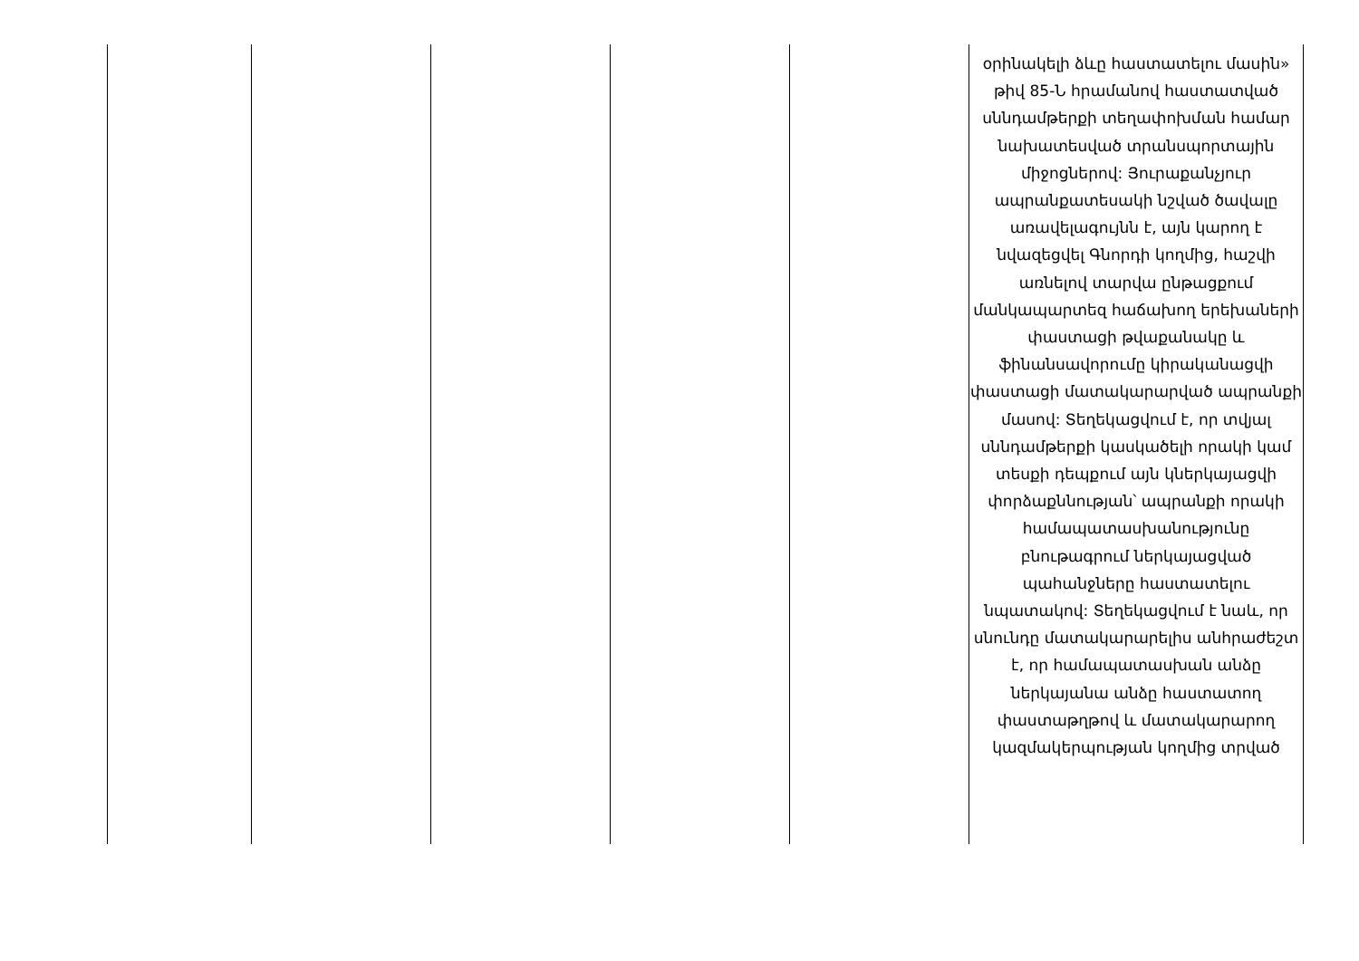| | | | | | օրինակելի ձևը հաստատելու մասին» թիվ 85-Ն հրամանով հաստատված սննդամթերքի տեղափոխման համար նախատեսված տրանսպորտային միջոցներով: Յուրաքանչյուր ապրանքատեսակի նշված ծավալը առավելագույնն է, այն կարող է նվազեցվել Գնորդի կողմից, հաշվի առնելով տարվա ընթացքում մանկապարտեզ հաճախող երեխաների փաստացի թվաքանակը և ֆինանսավորումը կիրականացվի փաստացի մատակարարված ապրանքի մասով: Տեղեկացվում է, որ տվյալ սննդամթերքի կասկածելի որակի կամ տեսքի դեպքում այն կներկայացվի փորձաքննության՝ ապրանքի որակի համապատասխանությունը բնութագրում ներկայացված պահանջները հաստատելու նպատակով: Տեղեկացվում է նաև, որ սնունդը մատակարարելիս անհրաժեշտ է, որ համապատասխան անձը ներկայանա անձը հաստատող փաստաթղթով և մատակարարող կազմակերպության կողմից տրված |